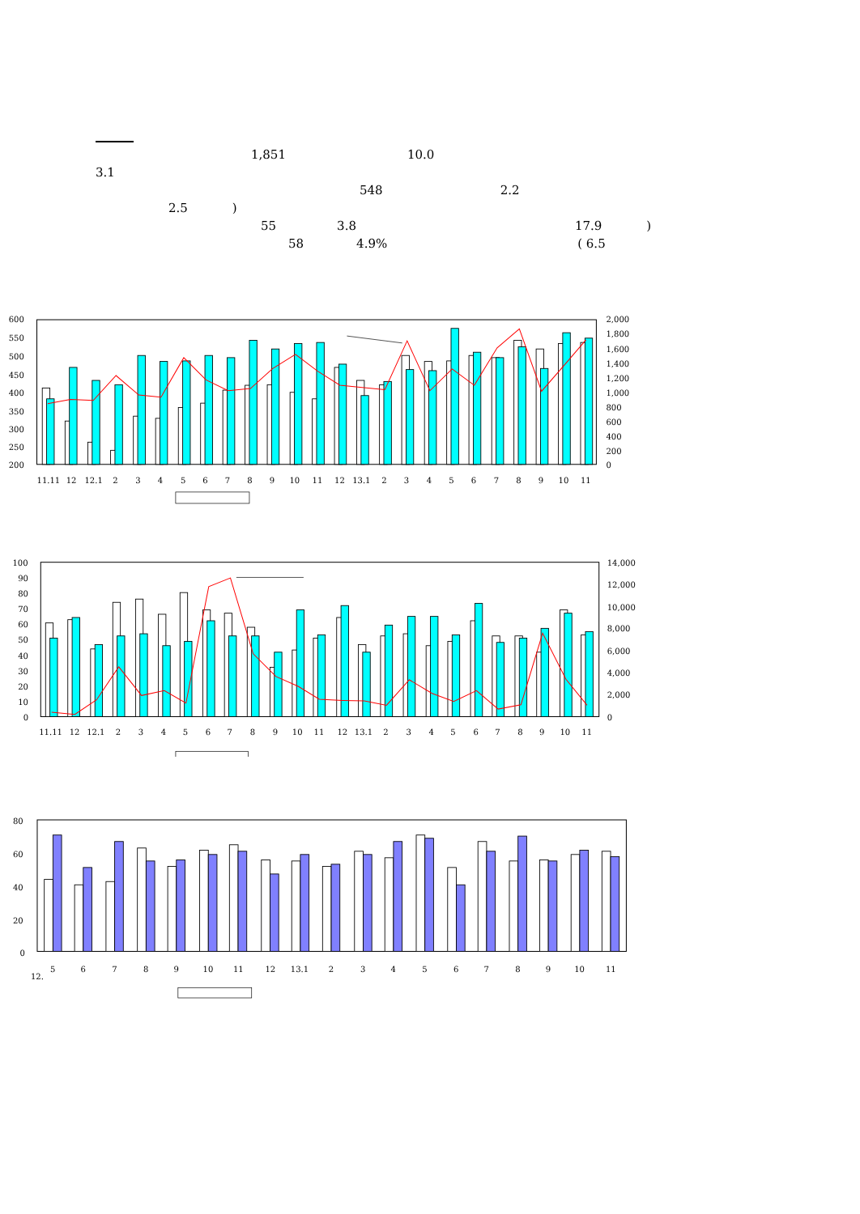1,851 10.0
3.1
548 2.2
2.5 )
55 3.8 17.9 )
58 4.9% ( 6.5
600
550
500
450
400
350
300
250
200
2,000
1,800
1,600
1,400
1,200
1,000
800
600
400
200
0
11.11
12
12.1
2
3
4
5
6
7
8
9
10
11
12
13.1
2
3
4
5
6
7
8
9
10
11
100
90
80
70
60
50
40
30
20
10
0
14,000
12,000
10,000
8,000
6,000
4,000
2,000
0
11.11
12
12.1
2
3
4
5
6
7
8
9
10
11
12
13.1
2
3
4
5
6
7
8
9
10
11
80
60
40
20
0
5
6
7
8
9
10
11
12
13.1
2
3
4
5
6
7
8
9
10
11
12.